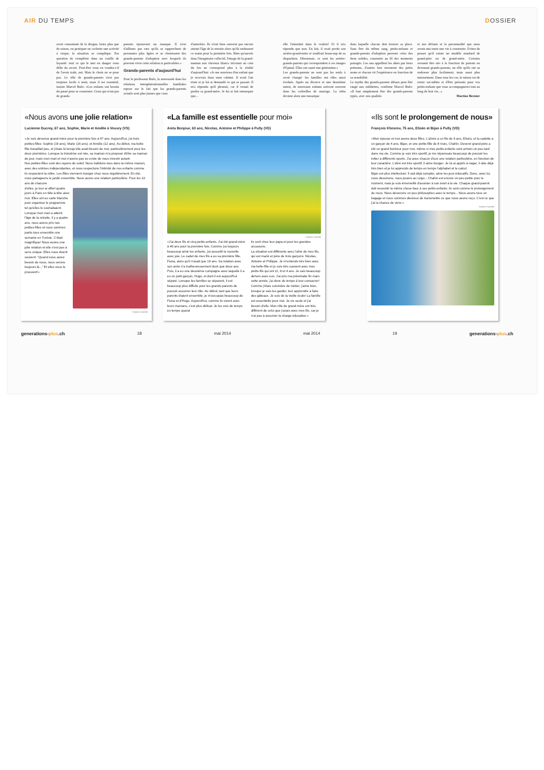AIR DU TEMPS DOSSIER
avoir consommé de la drogue, boire plus que de raison, ou pratiquer en cachette une activité à risque, la situation se complique. Pas question de s'empêtrer dans un conflit de loyauté: tout ce qui le met en danger vous délie du secret. Peut-être vous en voudra-t-il de l'avoir trahi, oui. Mais le choix ne se pose pas. Le rôle de grands-parents n'est pas toujours facile à tenir, mais il est essentiel, insiste Marcel Rufo: «Les enfants ont besoin du passé pour se construire. Ceux qui n'ont pas de grands-
parents éprouvent un manque. Il n'est d'ailleurs pas rare qu'ils se rapprochent de personnes plus âgées et se choisissent des grands-parents d'adoption avec lesquels ils peuvent vivre cette relation si particulière.»
Grands-parents d'aujourd'hui
Pour le professeur Rufo, la nouveauté dans les relations intergénérationnelles familiales repose sur le fait que les grands-parents actuels sont plus jeunes que ceux
d'autrefois. Ils n'ont bien souvent pas encore atteint l'âge de la retraite alors qu'ils endossent ce statut pour la première fois. Bien qu'ancrée dans l'imaginaire collectif, l'image de la grand-maman aux cheveux blancs tricotant au coin du feu ne correspond plus à la réalité d'aujourd'hui: «Je me souviens d'un enfant que je recevais dans mon cabinet. Il avait l'air triste et je lui ai demandé ce qui se passait. Il m'a répondu qu'il pleurait, car il venait de perdre sa grand-mère. Je lui ai fait remarquer que...
elle l'attendait dans le couloir! Et il m'a répondu que non. En fait, il avait perdu son arrière-grand-mère et souffrait beaucoup de sa disparition. Désormais, ce sont les arrière-grands-parents qui correspondent à ces images d'Epinal. Elles ont sauté une génération.»
Les grands-parents ne sont pas les seuls à avoir changé: les familles ont elles aussi évolués. Après un divorce et une deuxième union, de nouveaux enfants arrivent souvent dans les corbeilles de mariage. La tribu devient alors une mosaïque
dans laquelle chacun doit trouver sa place. Sans être du même sang, petits-enfants et grands-parents d'adoption peuvent créer des liens solides, construits au fil des moments partagés. Les uns appellent les aînés par leurs prénoms, d'autres leur inventent des petits noms et chacun vit l'expérience en fonction de sa sensibilité.
Le mythe des grands-parents idéaux peut être rangé aux oubliettes, confirme Marcel Rufo: «Il faut simplement être des grands-parents typés, avec nos qualités
et nos défauts et la personnalité que nous avons mis toute une vie à construire. Evitez de penser qu'il existe un modèle standard de grand-père ou de grand-mère. Certains avouent être nés à la fonction de parents en devenant grands-parents, un rôle qu'ils ont su endosser plus facilement, mais aussi plus intensément. Dans tous les cas, le mieux est de rester soi-même et d'être présents pour vos petits-enfants que vous accompagnerez tout au long de leur vie...»
Martine Bernier
«Nous avons une jolie relation»
Lucienne Ducrey, 67 ans, Sophie, Marie et Amélie à Vouvry (VS)
«Je suis devenue grand-mère pour la première fois à 47 ans. Aujourd'hui, j'ai trois petites-filles: Sophie (19 ans), Marie (16 ans), et Amélie (12 ans). Au début, ma belle-fille travaillait peu, et j'étais là lorsqu'elle avait besoin de moi, particulièrement pour les deux premières. Lorsque la troisième est née, sa maman m'a proposé d'être sa maman de jour, mais mon mari et moi n'avons pas eu envie de nous investir autant.
Nos petites-filles sont des rayons de soleil. Nous habitons tous dans la même maison, avec des entrées indépendantes, et nous respectons l'intimité de nos enfants comme ils respectent la nôtre. Les filles viennent manger chez nous régulièrement. En été, nous partageons le jardin ensemble. Nous avons une relation particulière. Pour les 10 ans de chacune
d'elles, je leur ai offert quatre jours à Paris en tête-à-tête avec moi. Elles ont eu carte blanche pour organiser le programme tel qu'elles le souhaitaient. Lorsque mon mari a atteint l'âge de la retraite, il y a quatre ans, nous avons pris nos petites-filles et nous sommes partis tous ensemble une semaine en Tunisie. C'était magnifique! Nous avons une jolie relation et elle n'est pas à sens unique. Elles nous disent souvent: "Quand vous aurez besoin de nous, nous serons toujours là..." Et elles nous le prouvent!»
Corinne Cuendet
«La famille est essentielle pour moi»
Anita Bonjour, 63 ans, Nicolas, Antoine et Philippe à Pully (VD)
Corinne Cuendet
«J'ai deux fils et cinq petits-enfants. J'ai été grand-mère à 40 ans pour la première fois. Comme j'ai toujours beaucoup aimé les enfants, j'ai accueilli la nouvelle avec joie. Le cadet de mes fils a eu sa première fille, Fiona, alors qu'il n'avait que 19 ans. Sa relation avec son amie n'a malheureusement duré que deux ans. Puis, il a eu une deuxième compagne avec laquelle il a eu un petit garçon, Hugo, et dont il est aujourd'hui séparé. Lorsque les familles se séparent, il est beaucoup plus difficile pour les grands-parents de pouvoir assumer leur rôle. Au début, tant que leurs parents étaient ensemble, je m'occupais beaucoup de Fiona et d'Hugo. Aujourd'hui, comme ils vivent avec leurs mamans, c'est plus délicat. Je les vois de temps en temps quand
ils sont chez leur papa et pour les grandes occasions.
La situation est différente avec l'aîné de mes fils, qui est marié et père de trois garçons: Nicolas, Antoine et Philippe. Je m'entends très bien avec ma belle-fille et je suis très souvent avec mes petits-fils qui ont 11, 8 et 4 ans. Je vais beaucoup dehors avec eux. J'ai pris ma préretraite fin mars cette année, j'ai donc du temps à leur consacrer! Comme j'étais cuisinière de métier, j'aime bien, lorsque je vais les garder, leur apprendre à faire des gâteaux. Je suis de la vieille école! La famille est essentielle pour moi. Je vis seule et j'ai besoin d'elle. Mon rôle de grand-mère est très différent de celui que j'avais avec mes fils, car je n'ai pas à assumer la charge éducative.»
«Ils sont le prolongement de nous»
François Khosrov, 75 ans, Eliséo et Bijan à Pully (VD)
«Mon épouse et moi avons deux filles. L'aînée a un fils de 6 ans, Eliséo, et la cadette a un garçon de 4 ans, Bijan, et une petite-fille de 8 mois, Chahin. Devenir grand-père a été un grand bonheur pour moi, même si mes petits-enfants sont arrivés un peu tard dans ma vie. Comme je suis très sportif, je me réjouissais beaucoup de pouvoir les initier à différents sports. J'ai avec chacun d'eux une relation particulière, en fonction de leur caractère. L'aîné est très sportif, il aime bouger. Je lui ai appris à nager, il skie déjà très bien et je lui apprends de temps en temps l'alphabet et le calcul.
Bijan est plus intellectuel. Il sait déjà compter, aime les jeux éducatifs. Donc, avec lui, nous dessinons, nous jouons au Lego... Chahin est encore un peu petite pour le moment, mais je suis émerveillé d'assister à son éveil à la vie. Chaque grand-parent doit ressentir la même chose face à ses petits-enfants: ils sont comme le prolongement de nous. Nous devenons un peu philosophes avec le temps... Nous avons tous un bagage et nous sommes désireux de transmettre ce que nous avons reçu. C'est ce que j'ai la chance de vivre.»
Corinne Cuendet
generations-plus.ch 18 mai 2014 mai 2014 19 generations-plus.ch